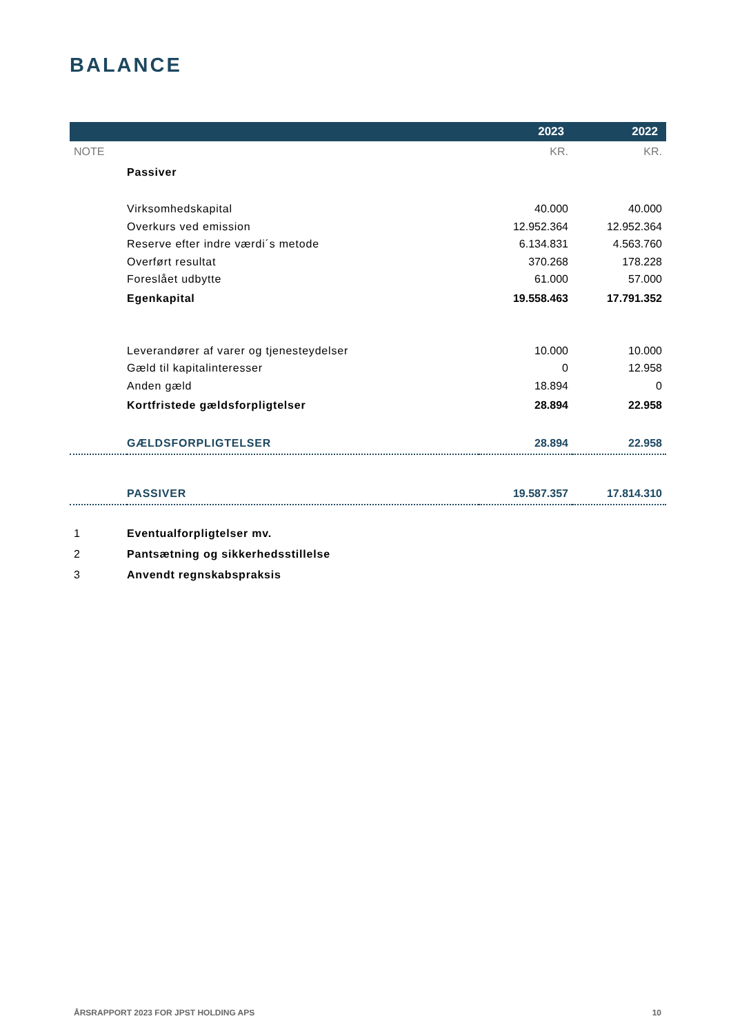BALANCE
| | | 2023 | 2022 |
| --- | --- | --- | --- |
| NOTE | | KR. | KR. |
| | Passiver | | |
| | Virksomhedskapital | 40.000 | 40.000 |
| | Overkurs ved emission | 12.952.364 | 12.952.364 |
| | Reserve efter indre værdi´s metode | 6.134.831 | 4.563.760 |
| | Overført resultat | 370.268 | 178.228 |
| | Foreslået udbytte | 61.000 | 57.000 |
| | Egenkapital | 19.558.463 | 17.791.352 |
| | Leverandører af varer og tjenesteydelser | 10.000 | 10.000 |
| | Gæld til kapitalinteresser | 0 | 12.958 |
| | Anden gæld | 18.894 | 0 |
| | Kortfristede gældsforpligtelser | 28.894 | 22.958 |
| | GÆLDSFORPLIGTELSER | 28.894 | 22.958 |
| | PASSIVER | 19.587.357 | 17.814.310 |
| 1 | Eventualforpligtelser mv. | | |
| 2 | Pantsætning og sikkerhedsstillelse | | |
| 3 | Anvendt regnskabspraksis | | |
ÅRSRAPPORT 2023 FOR JPST HOLDING APS 10